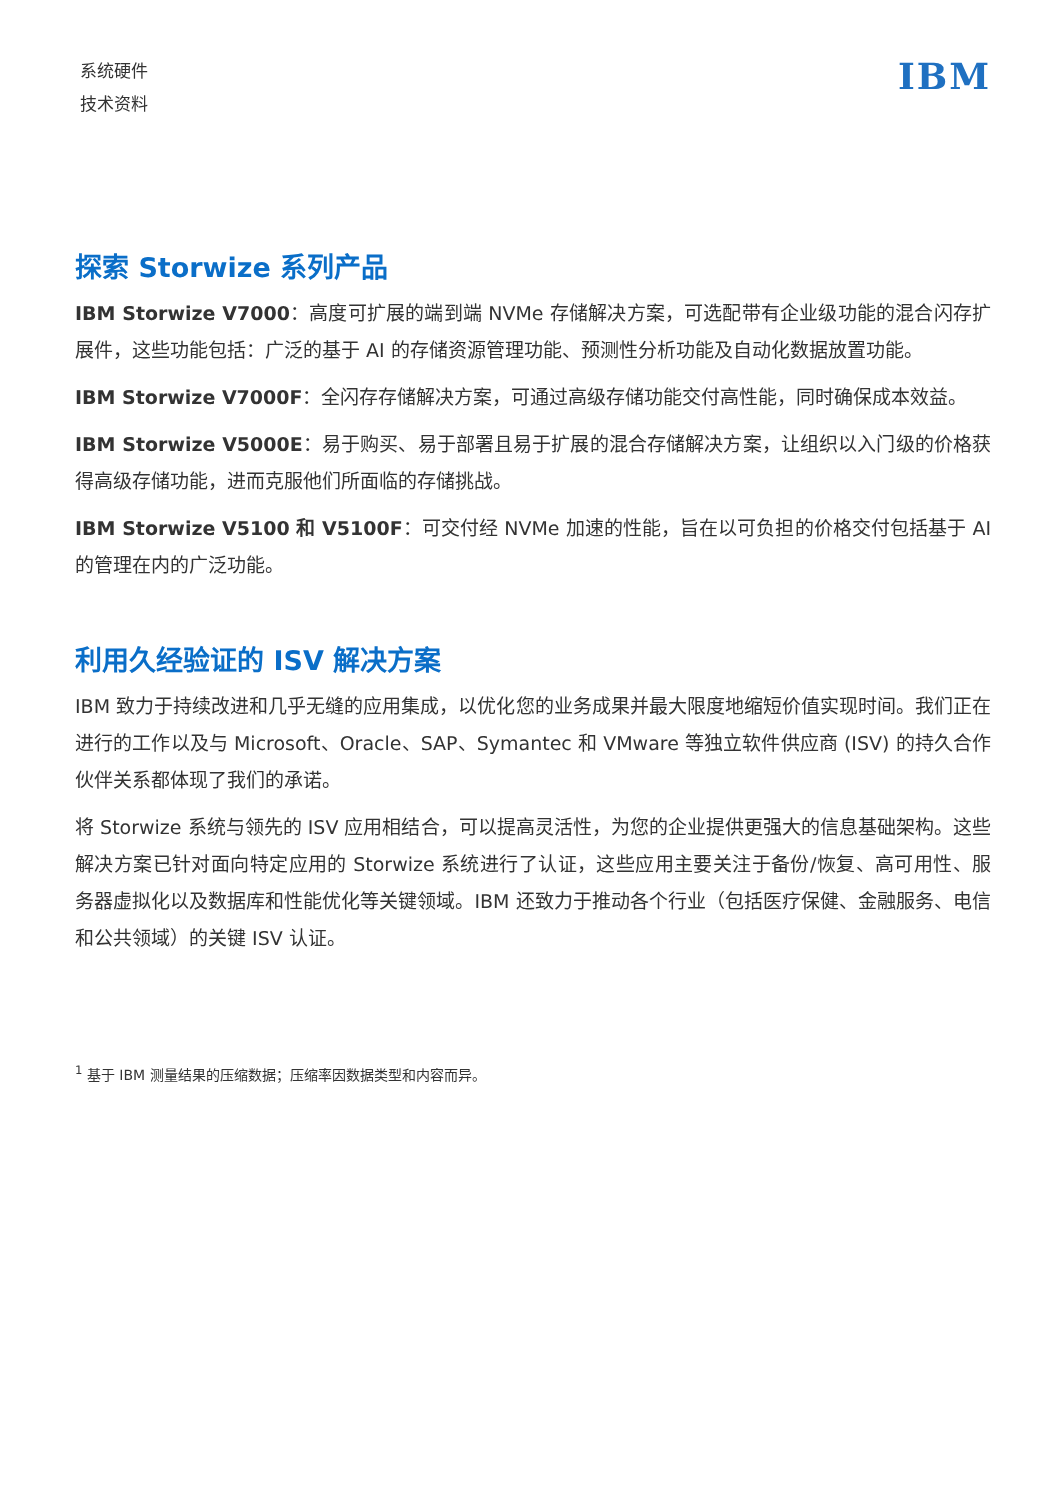系统硬件
技术资料
IBM
探索 Storwize 系列产品
IBM Storwize V7000：高度可扩展的端到端 NVMe 存储解决方案，可选配带有企业级功能的混合闪存扩展件，这些功能包括：广泛的基于 AI 的存储资源管理功能、预测性分析功能及自动化数据放置功能。
IBM Storwize V7000F：全闪存存储解决方案，可通过高级存储功能交付高性能，同时确保成本效益。
IBM Storwize V5000E：易于购买、易于部署且易于扩展的混合存储解决方案，让组织以入门级的价格获得高级存储功能，进而克服他们所面临的存储挑战。
IBM Storwize V5100 和 V5100F：可交付经 NVMe 加速的性能，旨在以可负担的价格交付包括基于 AI 的管理在内的广泛功能。
利用久经验证的 ISV 解决方案
IBM 致力于持续改进和几乎无缝的应用集成，以优化您的业务成果并最大限度地缩短价值实现时间。我们正在进行的工作以及与 Microsoft、Oracle、SAP、Symantec 和 VMware 等独立软件供应商 (ISV) 的持久合作伙伴关系都体现了我们的承诺。
将 Storwize 系统与领先的 ISV 应用相结合，可以提高灵活性，为您的企业提供更强大的信息基础架构。这些解决方案已针对面向特定应用的 Storwize 系统进行了认证，这些应用主要关注于备份/恢复、高可用性、服务器虚拟化以及数据库和性能优化等关键领域。IBM 还致力于推动各个行业（包括医疗保健、金融服务、电信和公共领域）的关键 ISV 认证。
<sup>1</sup> 基于 IBM 测量结果的压缩数据；压缩率因数据类型和内容而异。